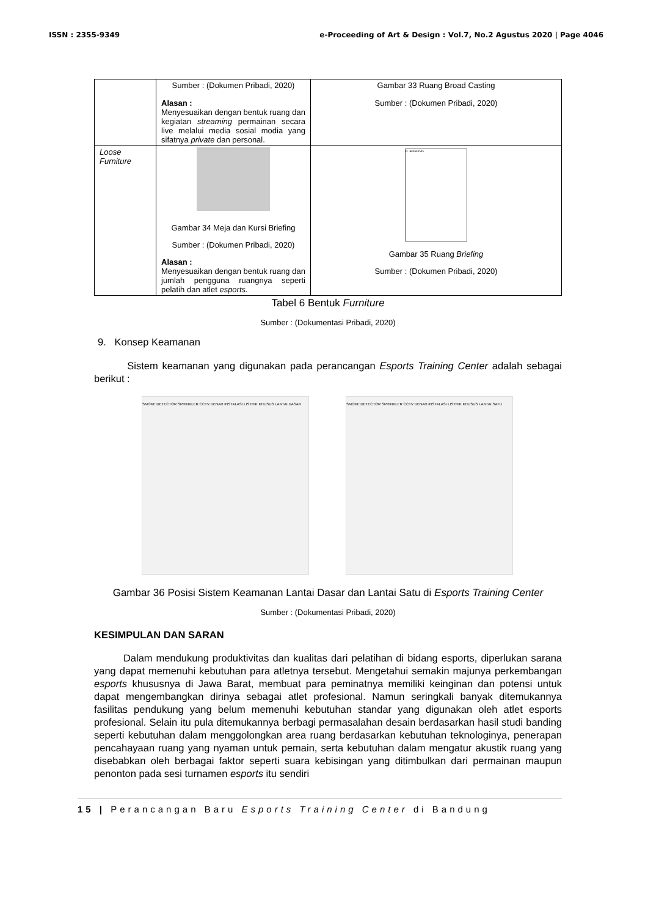ISSN : 2355-9349 e-Proceeding of Art & Design : Vol.7, No.2 Agustus 2020 | Page 4046
| | Sumber : (Dokumen Pribadi, 2020) Alasan : Menyesuaikan dengan bentuk ruang dan kegiatan streaming permainan secara live melalui media sosial modia yang sifatnya private dan personal. | Gambar 33 Ruang Broad Casting Sumber : (Dokumen Pribadi, 2020) |
| Loose Furniture | Gambar 34 Meja dan Kursi Briefing Sumber : (Dokumen Pribadi, 2020) Alasan : Menyesuaikan dengan bentuk ruang dan jumlah pengguna ruangnya seperti pelatih dan atlet esports. | R. BRIEFING Gambar 35 Ruang Briefing Sumber : (Dokumen Pribadi, 2020) |
Tabel 6 Bentuk Furniture
Sumber : (Dokumentasi Pribadi, 2020)
9. Konsep Keamanan
Sistem keamanan yang digunakan pada perancangan Esports Training Center adalah sebagai berikut :
SMOKE DETECTOR SPRINKLER CCTV DENAH INSTALASI LISTRIK KHUSUS LANTAI DASAR
SMOKE DETECTOR SPRINKLER CCTV DENAH INSTALASI LISTRIK KHUSUS LANTAI SATU
Gambar 36 Posisi Sistem Keamanan Lantai Dasar dan Lantai Satu di Esports Training Center
Sumber : (Dokumentasi Pribadi, 2020)
KESIMPULAN DAN SARAN
Dalam mendukung produktivitas dan kualitas dari pelatihan di bidang esports, diperlukan sarana yang dapat memenuhi kebutuhan para atletnya tersebut. Mengetahui semakin majunya perkembangan esports khususnya di Jawa Barat, membuat para peminatnya memiliki keinginan dan potensi untuk dapat mengembangkan dirinya sebagai atlet profesional. Namun seringkali banyak ditemukannya fasilitas pendukung yang belum memenuhi kebutuhan standar yang digunakan oleh atlet esports profesional. Selain itu pula ditemukannya berbagi permasalahan desain berdasarkan hasil studi banding seperti kebutuhan dalam menggolongkan area ruang berdasarkan kebutuhan teknologinya, penerapan pencahayaan ruang yang nyaman untuk pemain, serta kebutuhan dalam mengatur akustik ruang yang disebabkan oleh berbagai faktor seperti suara kebisingan yang ditimbulkan dari permainan maupun penonton pada sesi turnamen esports itu sendiri
15 | Perancangan Baru Esports Training Center di Bandung